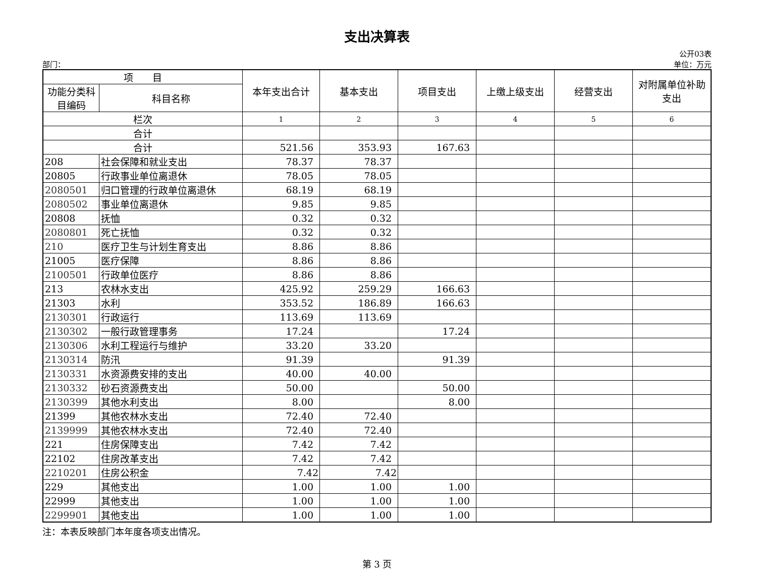支出决算表
公开03表
部门： 单位：万元
| 项 目 | | 本年支出合计 | 基本支出 | 项目支出 | 上缴上级支出 | 经营支出 | 对附属单位补助支出 |
| --- | --- | --- | --- | --- | --- | --- | --- |
| 功能分类科目编码 | 科目名称 | | | | | | |
| 栏次 | | 1 | 2 | 3 | 4 | 5 | 6 |
| 合计 | | | | | | | |
| 合计 | | 521.56 | 353.93 | 167.63 | | | |
| 208 | 社会保障和就业支出 | 78.37 | 78.37 | | | | |
| 20805 | 行政事业单位离退休 | 78.05 | 78.05 | | | | |
| 2080501 | 归口管理的行政单位离退休 | 68.19 | 68.19 | | | | |
| 2080502 | 事业单位离退休 | 9.85 | 9.85 | | | | |
| 20808 | 抚恤 | 0.32 | 0.32 | | | | |
| 2080801 | 死亡抚恤 | 0.32 | 0.32 | | | | |
| 210 | 医疗卫生与计划生育支出 | 8.86 | 8.86 | | | | |
| 21005 | 医疗保障 | 8.86 | 8.86 | | | | |
| 2100501 | 行政单位医疗 | 8.86 | 8.86 | | | | |
| 213 | 农林水支出 | 425.92 | 259.29 | 166.63 | | | |
| 21303 | 水利 | 353.52 | 186.89 | 166.63 | | | |
| 2130301 | 行政运行 | 113.69 | 113.69 | | | | |
| 2130302 | 一般行政管理事务 | 17.24 | | 17.24 | | | |
| 2130306 | 水利工程运行与维护 | 33.20 | 33.20 | | | | |
| 2130314 | 防汛 | 91.39 | | 91.39 | | | |
| 2130331 | 水资源费安排的支出 | 40.00 | 40.00 | | | | |
| 2130332 | 砂石资源费支出 | 50.00 | | 50.00 | | | |
| 2130399 | 其他水利支出 | 8.00 | | 8.00 | | | |
| 21399 | 其他农林水支出 | 72.40 | 72.40 | | | | |
| 2139999 | 其他农林水支出 | 72.40 | 72.40 | | | | |
| 221 | 住房保障支出 | 7.42 | 7.42 | | | | |
| 22102 | 住房改革支出 | 7.42 | 7.42 | | | | |
| 2210201 | 住房公积金 | 7.42 | 7.42 | | | | |
| 229 | 其他支出 | 1.00 | 1.00 | 1.00 | | | |
| 22999 | 其他支出 | 1.00 | 1.00 | 1.00 | | | |
| 2299901 | 其他支出 | 1.00 | 1.00 | 1.00 | | | |
注：本表反映部门本年度各项支出情况。
第 3 页